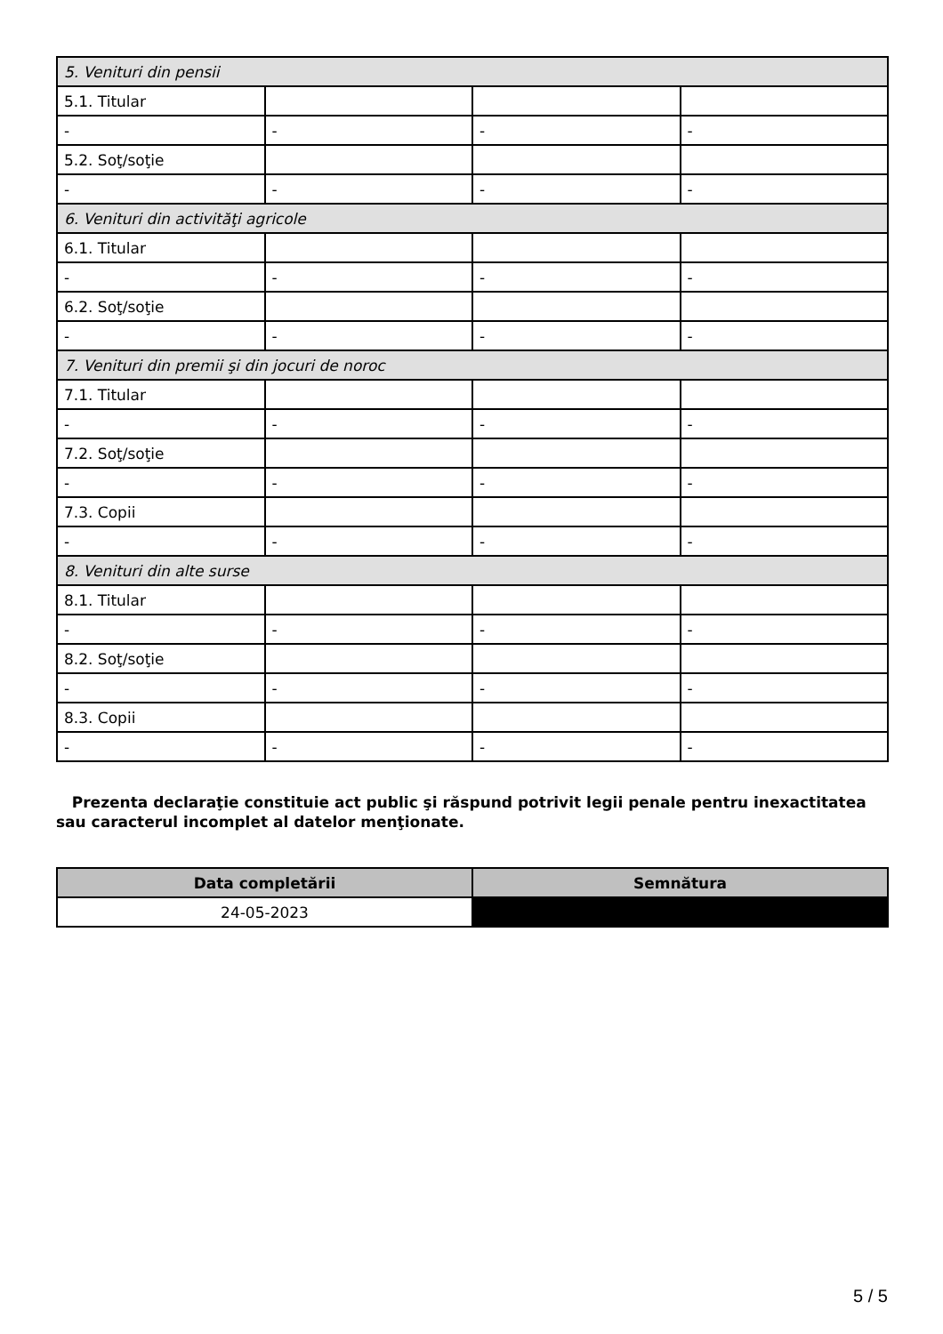| 5. Venituri din pensii | | | |
| 5.1. Titular | | | |
| - | - | - | - |
| 5.2. Soţ/soţie | | | |
| - | - | - | - |
| 6. Venituri din activităţi agricole | | | |
| 6.1. Titular | | | |
| - | - | - | - |
| 6.2. Soţ/soţie | | | |
| - | - | - | - |
| 7. Venituri din premii şi din jocuri de noroc | | | |
| 7.1. Titular | | | |
| - | - | - | - |
| 7.2. Soţ/soţie | | | |
| - | - | - | - |
| 7.3. Copii | | | |
| - | - | - | - |
| 8. Venituri din alte surse | | | |
| 8.1. Titular | | | |
| - | - | - | - |
| 8.2. Soţ/soţie | | | |
| - | - | - | - |
| 8.3. Copii | | | |
| - | - | - | - |
Prezenta declaraţie constituie act public şi răspund potrivit legii penale pentru inexactitatea sau caracterul incomplet al datelor menţionate.
| Data completării | Semnătura |
| --- | --- |
| 24-05-2023 | |
5 / 5